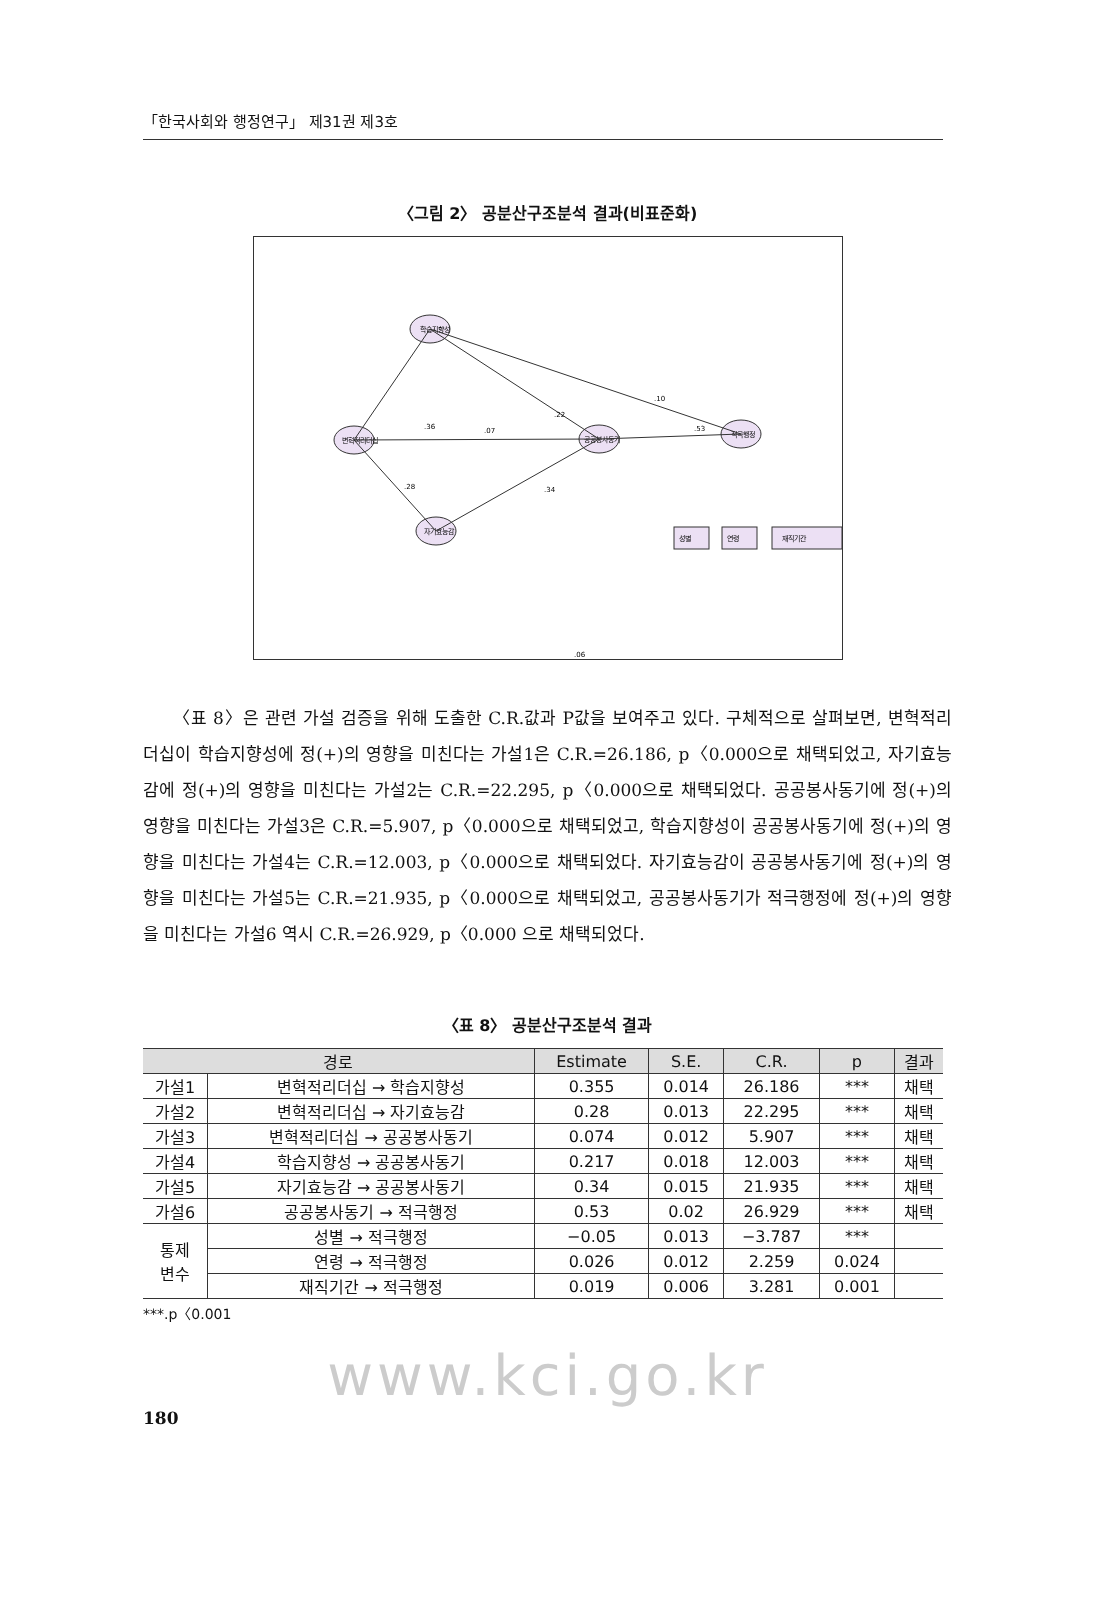「한국사회와 행정연구」 제31권 제3호
〈그림 2〉 공분산구조분석 결과(비표준화)
학습지향성
변혁적리더십
공공봉사동기
적극행정
자기효능감
성별
연령
재직기간
.36
.07
.28
.22
.10
.53
.34
.06
〈표 8〉은 관련 가설 검증을 위해 도출한 C.R.값과 P값을 보여주고 있다. 구체적으로 살펴보면, 변혁적리더십이 학습지향성에 정(+)의 영향을 미친다는 가설1은 C.R.=26.186, p〈0.000으로 채택되었고, 자기효능감에 정(+)의 영향을 미친다는 가설2는 C.R.=22.295, p〈0.000으로 채택되었다. 공공봉사동기에 정(+)의 영향을 미친다는 가설3은 C.R.=5.907, p〈0.000으로 채택되었고, 학습지향성이 공공봉사동기에 정(+)의 영향을 미친다는 가설4는 C.R.=12.003, p〈0.000으로 채택되었다. 자기효능감이 공공봉사동기에 정(+)의 영향을 미친다는 가설5는 C.R.=21.935, p〈0.000으로 채택되었고, 공공봉사동기가 적극행정에 정(+)의 영향을 미친다는 가설6 역시 C.R.=26.929, p〈0.000 으로 채택되었다.
〈표 8〉 공분산구조분석 결과
| 경로 | | Estimate | S.E. | C.R. | p | 결과 |
| --- | --- | --- | --- | --- | --- | --- |
| 가설1 | 변혁적리더십 → 학습지향성 | 0.355 | 0.014 | 26.186 | *** | 채택 |
| 가설2 | 변혁적리더십 → 자기효능감 | 0.28 | 0.013 | 22.295 | *** | 채택 |
| 가설3 | 변혁적리더십 → 공공봉사동기 | 0.074 | 0.012 | 5.907 | *** | 채택 |
| 가설4 | 학습지향성 → 공공봉사동기 | 0.217 | 0.018 | 12.003 | *** | 채택 |
| 가설5 | 자기효능감 → 공공봉사동기 | 0.34 | 0.015 | 21.935 | *** | 채택 |
| 가설6 | 공공봉사동기 → 적극행정 | 0.53 | 0.02 | 26.929 | *** | 채택 |
| 통제 변수 | 성별 → 적극행정 | −0.05 | 0.013 | −3.787 | *** | |
| | 연령 → 적극행정 | 0.026 | 0.012 | 2.259 | 0.024 | |
| | 재직기간 → 적극행정 | 0.019 | 0.006 | 3.281 | 0.001 | |
***.p〈0.001
www.kci.go.kr
180